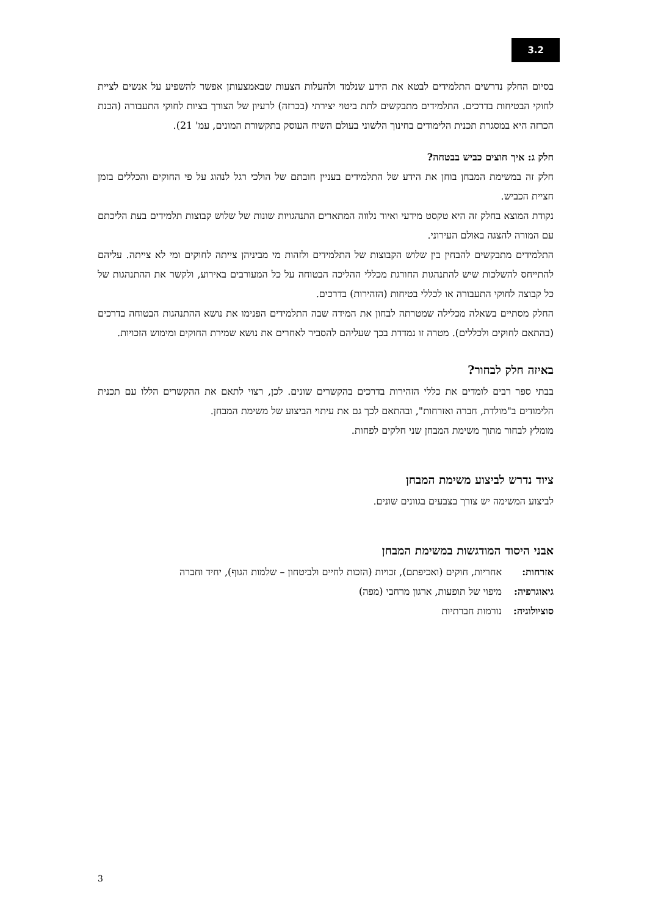3.2
בסיום החלק נדרשים התלמידים לבטא את הידע שנלמד ולהעלות הצעות שבאמצעותן אפשר להשפיע על אנשים לציית לחוקי הבטיחות בדרכים. התלמידים מתבקשים לתת ביטוי יצירתי (בכרזה) לרעיון של הצורך בציות לחוקי התעבורה (הכנת הכרזה היא במסגרת תכנית הלימודים בחינוך הלשוני בעולם השיח העוסק בתקשורת המונים, עמ' 21).
חלק ג: איך חוצים כביש בבטחה?
חלק זה במשימת המבחן בוחן את הידע של התלמידים בעניין חובתם של הולכי רגל לנהוג על פי החוקים והכללים בזמן חציית הכביש.
נקודת המוצא בחלק זה היא טקסט מידעי ואיור נלווה המתארים התנהגויות שונות של שלוש קבוצות תלמידים בעת הליכתם עם המורה להצגה באולם העירוני.
התלמידים מתבקשים להבחין בין שלוש הקבוצות של התלמידים ולזהות מי מביניהן צייתה לחוקים ומי לא צייתה. עליהם להתייחס להשלכות שיש להתנהגות החורגת מכללי ההליכה הבטוחה על כל המעורבים באירוע, ולקשר את ההתנהגות של כל קבוצה לחוקי התעבורה או לכללי בטיחות (הזהירות) בדרכים.
החלק מסתיים בשאלה מכלילה שמטרתה לבחון את המידה שבה התלמידים הפנימו את נושא ההתנהגות הבטוחה בדרכים (בהתאם לחוקים ולכללים). מטרה זו נמדדת בכך שעליהם להסביר לאחרים את נושא שמירת החוקים ומימוש הזכויות.
באיזה חלק לבחור?
בבתי ספר רבים לומדים את כללי הזהירות בדרכים בהקשרים שונים. לכן, רצוי לתאם את ההקשרים הללו עם תכנית הלימודים ב"מולדת, חברה ואזרחות", ובהתאם לכך גם את עיתוי הביצוע של משימת המבחן.
מומלץ לבחור מתוך משימת המבחן שני חלקים לפחות.
ציוד נדרש לביצוע משימת המבחן
לביצוע המשימה יש צורך בצבעים בגוונים שונים.
אבני היסוד המודגשות במשימת המבחן
אזרחות: אחריות, חוקים (ואכיפתם), זכויות (הזכות לחיים ולביטחון – שלמות הגוף), יחיד וחברה
גיאוגרפיה: מיפוי של תופעות, ארגון מרחבי (מפה)
סוציולוגיה: נורמות חברתיות
3